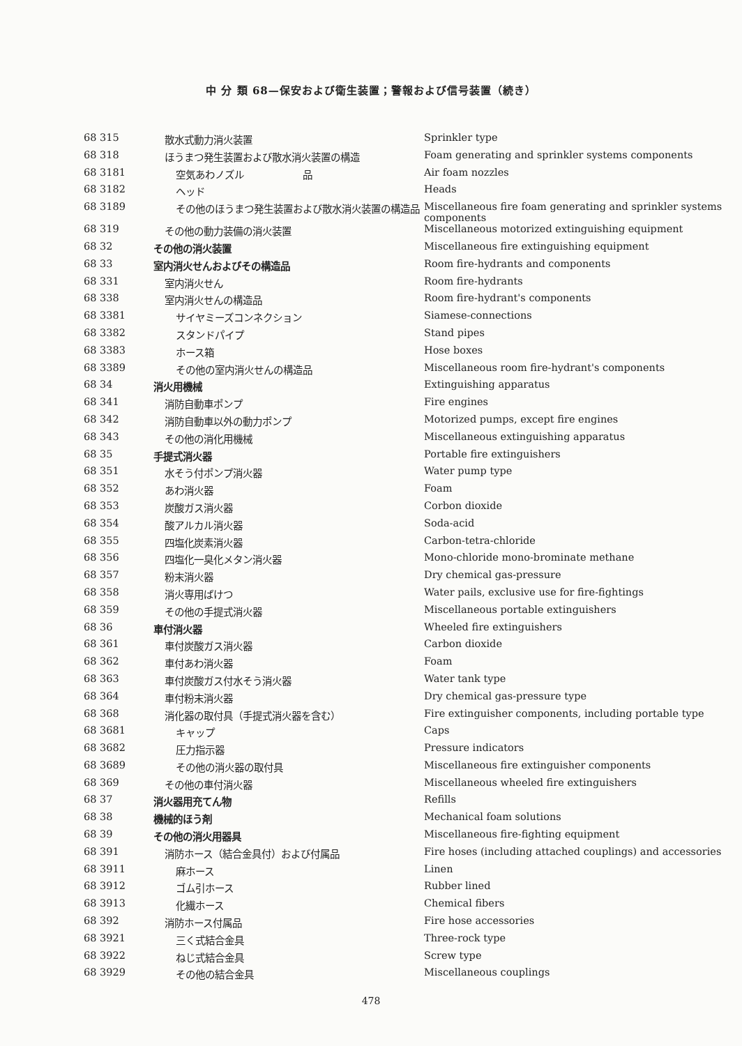中 分 類 68—保安および衛生装置；警報および信号装置（続き）
| 68 315 | 散水式動力消火装置 | Sprinkler type |
| 68 318 | ほうまつ発生装置および散水消火装置の構造 | Foam generating and sprinkler systems components |
| 68 3181 | 空気あわノズル 品 | Air foam nozzles |
| 68 3182 | ヘッド | Heads |
| 68 3189 | その他のほうまつ発生装置および散水消火装置の構造品 | Miscellaneous fire foam generating and sprinkler systems components |
| 68 319 | その他の動力装備の消火装置 | Miscellaneous motorized extinguishing equipment |
| 68 32 | その他の消火装置 | Miscellaneous fire extinguishing equipment |
| 68 33 | 室内消火せんおよびその構造品 | Room fire-hydrants and components |
| 68 331 | 室内消火せん | Room fire-hydrants |
| 68 338 | 室内消火せんの構造品 | Room fire-hydrant's components |
| 68 3381 | サイヤミーズコンネクション | Siamese-connections |
| 68 3382 | スタンドパイプ | Stand pipes |
| 68 3383 | ホース箱 | Hose boxes |
| 68 3389 | その他の室内消火せんの構造品 | Miscellaneous room fire-hydrant's components |
| 68 34 | 消火用機械 | Extinguishing apparatus |
| 68 341 | 消防自動車ポンプ | Fire engines |
| 68 342 | 消防自動車以外の動力ポンプ | Motorized pumps, except fire engines |
| 68 343 | その他の消化用機械 | Miscellaneous extinguishing apparatus |
| 68 35 | 手提式消火器 | Portable fire extinguishers |
| 68 351 | 水そう付ポンプ消火器 | Water pump type |
| 68 352 | あわ消火器 | Foam |
| 68 353 | 炭酸ガス消火器 | Corbon dioxide |
| 68 354 | 酸アルカル消火器 | Soda-acid |
| 68 355 | 四塩化炭素消火器 | Carbon-tetra-chloride |
| 68 356 | 四塩化一臭化メタン消火器 | Mono-chloride mono-brominate methane |
| 68 357 | 粉末消火器 | Dry chemical gas-pressure |
| 68 358 | 消火専用ばけつ | Water pails, exclusive use for fire-fightings |
| 68 359 | その他の手提式消火器 | Miscellaneous portable extinguishers |
| 68 36 | 車付消火器 | Wheeled fire extinguishers |
| 68 361 | 車付炭酸ガス消火器 | Carbon dioxide |
| 68 362 | 車付あわ消火器 | Foam |
| 68 363 | 車付炭酸ガス付水そう消火器 | Water tank type |
| 68 364 | 車付粉末消火器 | Dry chemical gas-pressure type |
| 68 368 | 消化器の取付具（手提式消火器を含む） | Fire extinguisher components, including portable type |
| 68 3681 | キャップ | Caps |
| 68 3682 | 圧力指示器 | Pressure indicators |
| 68 3689 | その他の消火器の取付具 | Miscellaneous fire extinguisher components |
| 68 369 | その他の車付消火器 | Miscellaneous wheeled fire extinguishers |
| 68 37 | 消火器用充てん物 | Refills |
| 68 38 | 機械的ほう剤 | Mechanical foam solutions |
| 68 39 | その他の消火用器具 | Miscellaneous fire-fighting equipment |
| 68 391 | 消防ホース（結合金具付）および付属品 | Fire hoses (including attached couplings) and accessories |
| 68 3911 | 麻ホース | Linen |
| 68 3912 | ゴム引ホース | Rubber lined |
| 68 3913 | 化繊ホース | Chemical fibers |
| 68 392 | 消防ホース付属品 | Fire hose accessories |
| 68 3921 | 三く式結合金具 | Three-rock type |
| 68 3922 | ねじ式結合金具 | Screw type |
| 68 3929 | その他の結合金具 | Miscellaneous couplings |
478